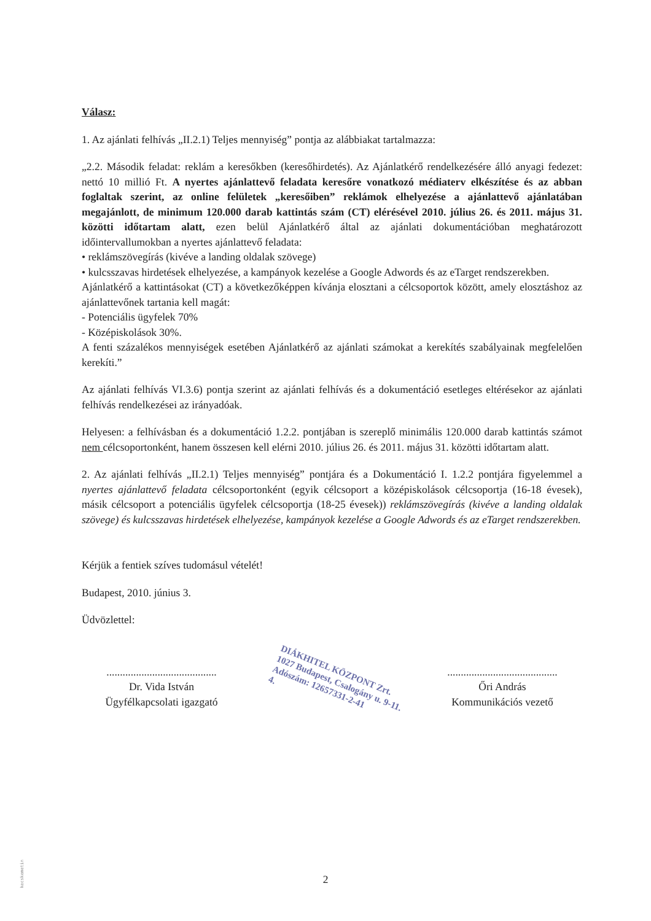Válasz:
1. Az ajánlati felhívás „II.2.1) Teljes mennyiség” pontja az alábbiakat tartalmazza:
„2.2. Második feladat: reklám a keresőkben (keresőhirdetés). Az Ajánlatkérő rendelkezésére álló anyagi fedezet: nettó 10 millió Ft. A nyertes ajánlattevő feladata keresőre vonatkozó médiaterv elkészítése és az abban foglaltak szerint, az online felületek „keresőiben” reklámok elhelyezése a ajánlattevő ajánlatában megajánlott, de minimum 120.000 darab kattintás szám (CT) elérésével 2010. július 26. és 2011. május 31. közötti időtartam alatt, ezen belül Ajánlatkérő által az ajánlati dokumentációban meghatározott időintervallumokban a nyertes ajánlattevő feladata:
• reklámszövegírás (kivéve a landing oldalak szövege)
• kulcsszavas hirdetések elhelyezése, a kampányok kezelése a Google Adwords és az eTarget rendszerekben.
Ajánlatkérő a kattintásokat (CT) a következőképpen kívánja elosztani a célcsoportok között, amely elosztáshoz az ajánlattevőnek tartania kell magát:
- Potenciális ügyfelek 70%
- Középiskolások 30%.
A fenti százalékos mennyiségek esetében Ajánlatkérő az ajánlati számokat a kerekítés szabályainak megfelelően kerekíti.”
Az ajánlati felhívás VI.3.6) pontja szerint az ajánlati felhívás és a dokumentáció esetleges eltérésekor az ajánlati felhívás rendelkezései az irányadóak.
Helyesen: a felhívásban és a dokumentáció 1.2.2. pontjában is szereplő minimális 120.000 darab kattintás számot nem célcsoportonként, hanem összesen kell elérni 2010. július 26. és 2011. május 31. közötti időtartam alatt.
2. Az ajánlati felhívás „II.2.1) Teljes mennyiség” pontjára és a Dokumentáció I. 1.2.2 pontjára figyelemmel a nyertes ajánlattevő feladata célcsoportonként (egyik célcsoport a középiskolások célcsoportja (16-18 évesek), másik célcsoport a potenciális ügyfelek célcsoportja (18-25 évesek)) reklámszövegírás (kivéve a landing oldalak szövege) és kulcsszavas hirdetések elhelyezése, kampányok kezelése a Google Adwords és az eTarget rendszerekben.
Kérjük a fentiek szíves tudomásul vételét!
Budapest, 2010. június 3.
Üdvözlettel:
.........................................
Dr. Vida István
Ügyfélkapcsolati igazgató
.........................................
Őri András
Kommunikációs vezető
DIÁKHITEL KÖZPONT Zrt.
1027 Budapest, Csalogány u. 9-11.
Adószám: 12657331-2-41
4.
2
kecskemetin